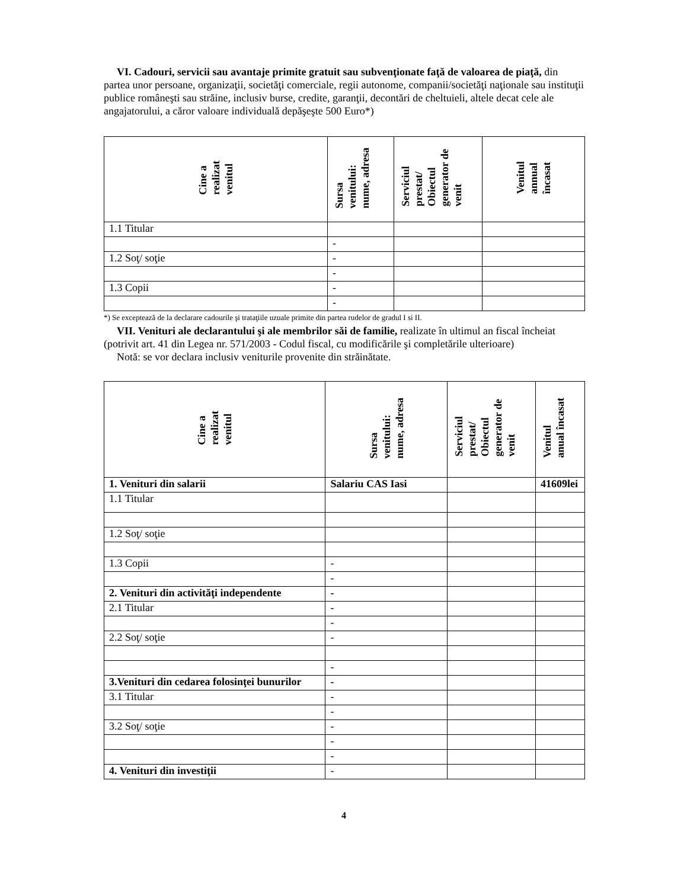VI. Cadouri, servicii sau avantaje primite gratuit sau subvenţionate faţă de valoarea de piaţă, din partea unor persoane, organizaţii, societăţi comerciale, regii autonome, companii/societăţi naţionale sau instituţii publice româneşti sau străine, inclusiv burse, credite, garanţii, decontări de cheltuieli, altele decat cele ale angajatorului, a căror valoare individuală depăşeşte 500 Euro*)
| Cine a realizat venitul | Sursa venitului: nume, adresa | Serviciul prestat/ Obiectul generator de venit | Venitul annual încasat |
| --- | --- | --- | --- |
| 1.1 Titular | | | |
| | - | | |
| 1.2 Soţ/ soţie | - | | |
| | - | | |
| 1.3 Copii | - | | |
| | - | | |
*) Se exceptează de la declarare cadourile şi trataţiile uzuale primite din partea rudelor de gradul I si II.
VII. Venituri ale declarantului şi ale membrilor săi de familie, realizate în ultimul an fiscal încheiat (potrivit art. 41 din Legea nr. 571/2003 - Codul fiscal, cu modificările şi completările ulterioare)
Notă: se vor declara inclusiv veniturile provenite din străinătate.
| Cine a realizat venitul | Sursa venitului: nume, adresa | Serviciul prestat/ Obiectul generator de venit | Venitul anual încasat |
| --- | --- | --- | --- |
| 1. Venituri din salarii | Salariu CAS Iasi | | 41609lei |
| 1.1 Titular | | | |
| 1.2 Soţ/ soţie | | | |
| 1.3 Copii | - | | |
| | - | | |
| 2. Venituri din activităţi independente | - | | |
| 2.1 Titular | - | | |
| | - | | |
| 2.2 Soţ/ soţie | - | | |
| | - | | |
| 3.Venituri din cedarea folosinţei bunurilor | - | | |
| 3.1 Titular | - | | |
| | - | | |
| 3.2 Soţ/ soţie | - | | |
| | - | | |
| | - | | |
| 4. Venituri din investiţii | - | | |
4